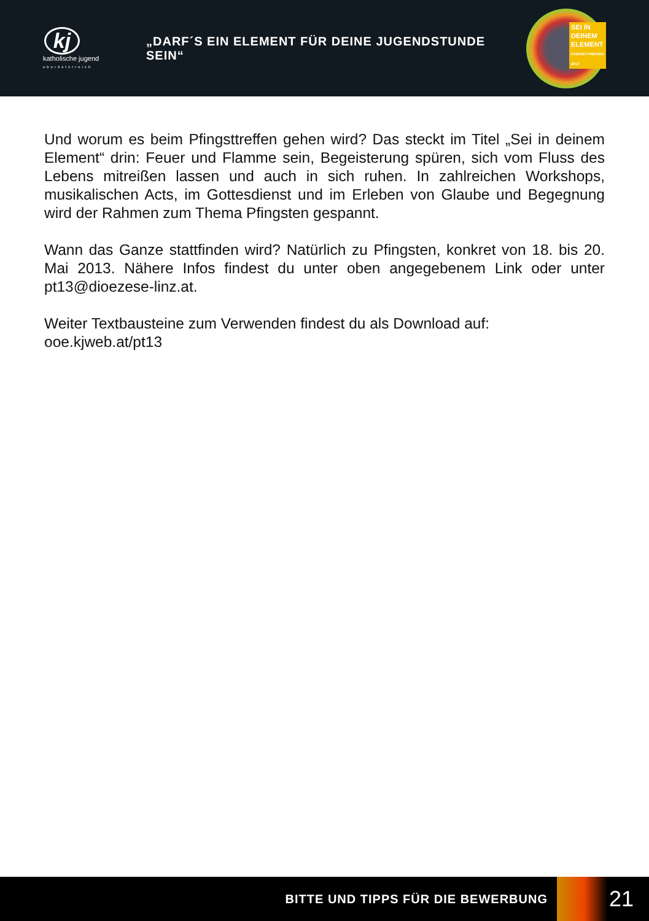kj
katholische jugend
oberösterreich
„DARF´S EIN ELEMENT FÜR DEINE JUGENDSTUNDE SEIN“
SEI IN
DEINEM
ELEMENT
PFINGSTTREFFEN 2013
Und worum es beim Pfingsttreffen gehen wird? Das steckt im Titel „Sei in deinem Element“ drin: Feuer und Flamme sein, Begeisterung spüren, sich vom Fluss des Lebens mitreißen lassen und auch in sich ruhen. In zahlreichen Workshops, musikalischen Acts, im Gottesdienst und im Erleben von Glaube und Begegnung wird der Rahmen zum Thema Pfingsten gespannt.
Wann das Ganze stattfinden wird? Natürlich zu Pfingsten, konkret von 18. bis 20. Mai 2013. Nähere Infos findest du unter oben angegebenem Link oder unter pt13@dioezese-linz.at.
Weiter Textbausteine zum Verwenden findest du als Download auf:
ooe.kjweb.at/pt13
BITTE UND TIPPS FÜR DIE BEWERBUNG
21